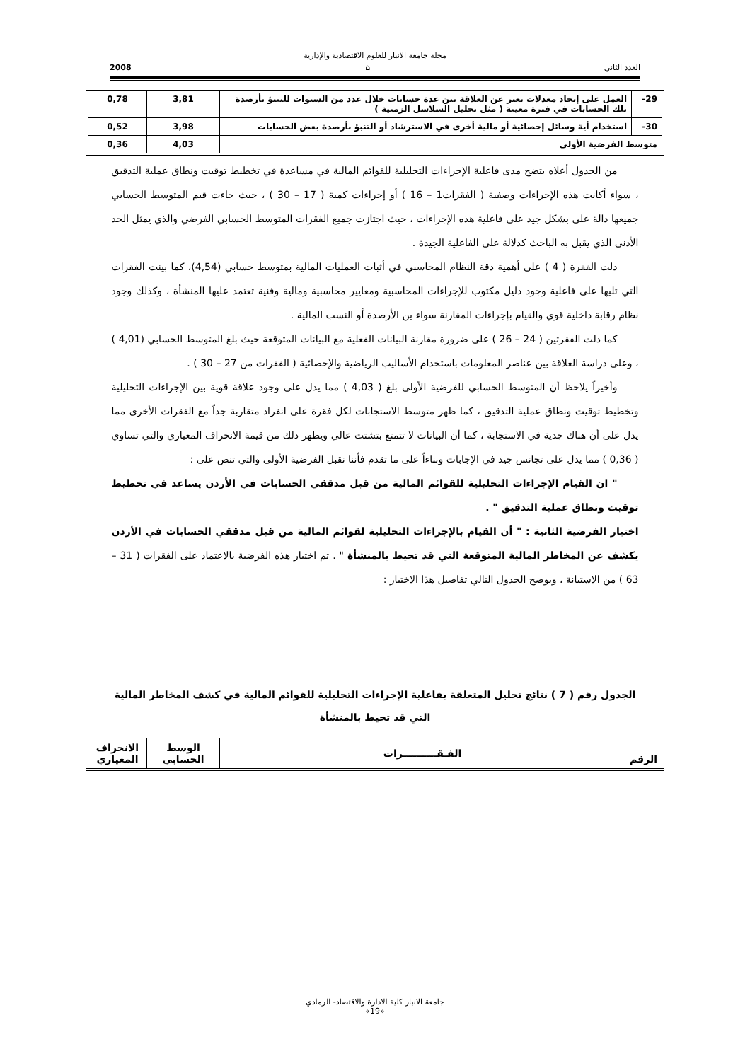مجلة جامعة الانبار للعلوم الاقتصادية والإدارية
العدد الثاني ⌂ 2008
| 29- | العمل على إيجاد معدلات تعبر عن العلاقة بين عدة حسابات خلال عدد من السنوات للتنبؤ بأرصدة تلك الحسابات في فترة معينة ( مثل تحليل السلاسل الزمنية ) | 3,81 | 0,78 |
| 30- | استخدام أية وسائل إحصائية أو مالية أخرى في الاسترشاد أو التنبؤ بأرصدة بعض الحسابات | 3,98 | 0,52 |
| متوسط الفرضية الأولى | | 4,03 | 0,36 |
من الجدول أعلاه يتضح مدى فاعلية الإجراءات التحليلية للقوائم المالية في مساعدة في تخطيط توقيت ونطاق عملية التدقيق ، سواء أكانت هذه الإجراءات وصفية ( الفقرات1 – 16 ) أو إجراءات كمية ( 17 – 30 ) ، حيث جاءت قيم المتوسط الحسابي جميعها دالة على بشكل جيد على فاعلية هذه الإجراءات ، حيث اجتازت جميع الفقرات المتوسط الحسابي الفرضي والذي يمثل الحد الأدنى الذي يقبل به الباحث كدلالة على الفاعلية الجيدة .
دلت الفقرة ( 4 ) على أهمية دقة النظام المحاسبي في أثبات العمليات المالية بمتوسط حسابي (4,54)، كما بينت الفقرات التي تليها على فاعلية وجود دليل مكتوب للإجراءات المحاسبية ومعايير محاسبية ومالية وفنية تعتمد عليها المنشأة ، وكذلك وجود نظام رقابة داخلية قوي والقيام بإجراءات المقارنة سواء ين الأرصدة أو النسب المالية .
كما دلت الفقرتين ( 24 – 26 ) على ضرورة مقارنة البيانات الفعلية مع البيانات المتوقعة حيث بلغ المتوسط الحسابي (4,01 ) ، وعلى دراسة العلاقة بين عناصر المعلومات باستخدام الأساليب الرياضية والإحصائية ( الفقرات من 27 – 30 ) .
وأخيراً يلاحظ أن المتوسط الحسابي للفرضية الأولى بلغ ( 4,03 ) مما يدل على وجود علاقة قوية بين الإجراءات التحليلية وتخطيط توقيت ونطاق عملية التدقيق ، كما ظهر متوسط الاستجابات لكل فقرة على انفراد متقاربة جداً مع الفقرات الأخرى مما يدل على أن هناك جدية في الاستجابة ، كما أن البيانات لا تتمتع بتشتت عالي ويظهر ذلك من قيمة الانحراف المعياري والتي تساوي ( 0,36 ) مما يدل على تجانس جيد في الإجابات وبناءاً على ما تقدم فأننا نقبل الفرضية الأولى والتي تنص على :
" ان القيام الإجراءات التحليلية للقوائم المالية من قبل مدققي الحسابات في الأردن يساعد في تخطيط توقيت ونطاق عملية التدقيق " .
اختبار الفرضية الثانية : " أن القيام بالإجراءات التحليلية لقوائم المالية من قبل مدققي الحسابات في الأردن يكشف عن المخاطر المالية المتوقعة التي قد تحيط بالمنشأة " . تم اختبار هذه الفرضية بالاعتماد على الفقرات ( 31 – 63 ) من الاستبانة ، ويوضح الجدول التالي تفاصيل هذا الاختبار :
الجدول رقم ( 7 ) نتائج تحليل المتعلقة بفاعلية الإجراءات التحليلية للقوائم المالية في كشف المخاطر المالية التي قد تحيط بالمنشأة
| الرقم | الفـقــــــــــرات | الوسط الحسابي | الانحراف المعياري |
| --- | --- | --- | --- |
جامعة الانبار كلية الادارة والاقتصاد- الرمادي
«19»